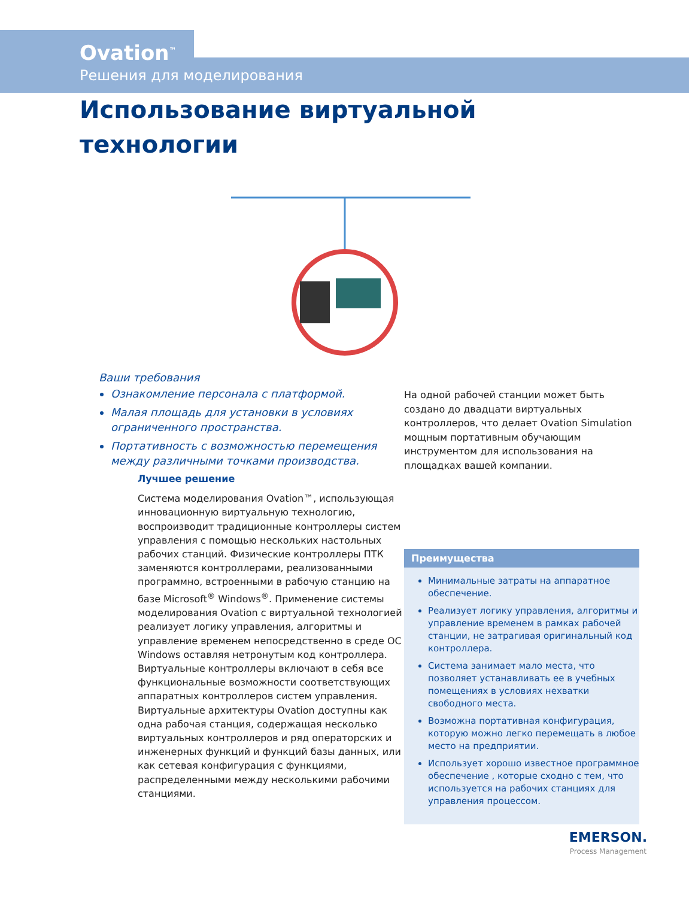Ovation<sup>™</sup>
Решения для моделирования
Использование виртуальной
технологии
Ваши требования
Ознакомление персонала с платформой.
Малая площадь для установки в условиях ограниченного пространства.
Портативность с возможностью перемещения между различными точками производства.
Лучшее решение
Система моделирования Ovation™, использующая инновационную виртуальную технологию, воспроизводит традиционные контроллеры систем управления с помощью нескольких настольных рабочих станций. Физические контроллеры ПТК заменяются контроллерами, реализованными программно, встроенными в рабочую станцию на базе Microsoft<sup>®</sup> Windows<sup>®</sup>. Применение системы моделирования Ovation с виртуальной технологией реализует логику управления, алгоритмы и управление временем непосредственно в среде ОС Windows оставляя нетронутым код контроллера.
Виртуальные контроллеры включают в себя все функциональные возможности соответствующих аппаратных контроллеров систем управления. Виртуальные архитектуры Ovation доступны как одна рабочая станция, содержащая несколько виртуальных контроллеров и ряд операторских и инженерных функций и функций базы данных, или как сетевая конфигурация с функциями, распределенными между несколькими рабочими станциями.
На одной рабочей станции может быть создано до двадцати виртуальных контроллеров, что делает Ovation Simulation мощным портативным обучающим инструментом для использования на площадках вашей компании.
Преимущества
Минимальные затраты на аппаратное обеспечение.
Реализует логику управления, алгоритмы и управление временем в рамках рабочей станции, не затрагивая оригинальный код контроллера.
Система занимает мало места, что позволяет устанавливать ее в учебных помещениях в условиях нехватки свободного места.
Возможна портативная конфигурация, которую можно легко перемещать в любое место на предприятии.
Использует хорошо известное программное обеспечение , которые сходно с тем, что используется на рабочих станциях для управления процессом.
EMERSON.
Process Management